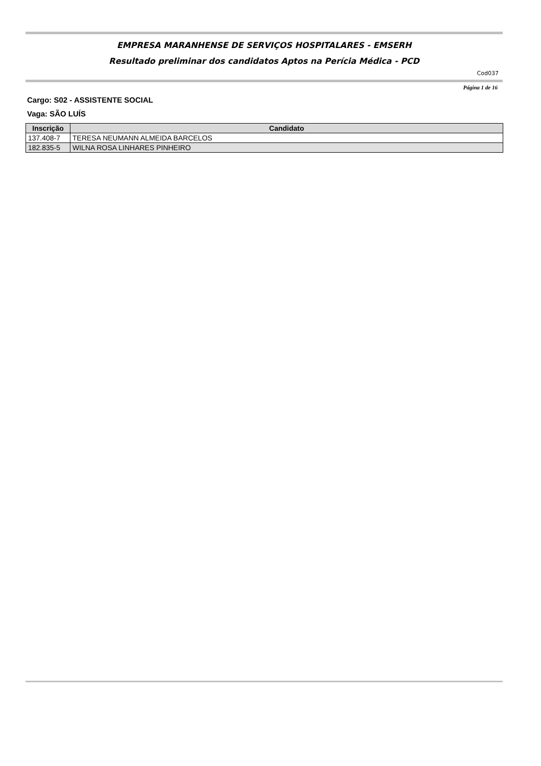EMPRESA MARANHENSE DE SERVIÇOS HOSPITALARES - EMSERH
Resultado preliminar dos candidatos Aptos na Perícia Médica - PCD
Cod037
Página 1 de 16
Cargo: S02 - ASSISTENTE SOCIAL
Vaga: SÃO LUÍS
| Inscrição | Candidato |
| --- | --- |
| 137.408-7 | TERESA NEUMANN ALMEIDA BARCELOS |
| 182.835-5 | WILNA ROSA LINHARES PINHEIRO |